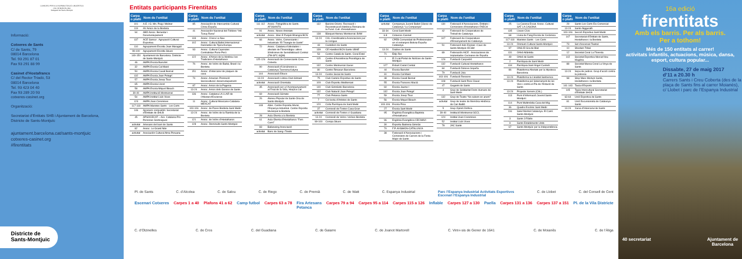CONSORCI PER A LA NORMALITZACIÓ LINGÜÍSTICA
CNL DE BARCELONA
Delegació de Sants-Montjuïc
Informació:
Cotxeres de Sants
C/ de Sants, 79
08014 Barcelona
Tel. 93 291 87 01
Fax 93 291 88 99
Casinet d’Hostafrancs
C/ del Rector Triadó, 53
08014 Barcelona
Tel. 93 423 04 40
Fax 93 289 20 93
cotxeres-casinet.org
Organització:
Secretariat d’Entitats SHB i Ajuntament de Barcelona, Districte de Sants-Montjuïc
ajuntament.barcelona.cat/sants-montjuic
cotxeres-casinet.org
#firentitats
Districte de
Sants-Montjuïc
Entitats participants Firentitats
| Carpa o plafó | Nom de l’entitat |
| --- | --- |
| 101 | A.E. i G. Mn. Puig i Moliner |
| 119 | AV Amics de la Bordeta |
| 94 | ABD Assoc. Benestar i Desenvolupament |
| 137 | ACE Sansur . Agrupació Cultural Esportiva |
| 110 | Agrupament Escolta Joan Maragall |
| 99-100 | Agrupament Escolta Skues |
| 149-150 | Ajuntament de Barcelona. Districte de Sants-Montjuïc |
| 46 | AMPA Escola Barrufet |
| 32 | AMPA Escola Cal Maiol |
| 50 | AMPA Escola Cavall Bernat |
| 132 | AMPA Escola Joan Pelegrí |
| 57 | AMPA Escola Josep Tous |
| 65 | AMPA Escola Lloret |
| 58 | AMPA Escola Miquel Bleach |
| 39-40 | AMPA Institució Montserrat |
| 54 | AMPA Institut Lluís Vives |
| 123 | AMPA Joan Coromines |
| 117-118 | AMPA Maristes Sants - Les Corts |
| 146 | Aprenem compartint. Secretariat d’Entitats de SHLB |
| 45 | APSOCECAT – Ass. Catalana Pro Persones Sordcegues |
| activitat | Artesans del barri de Sants |
| 82 | Assoc. Le Grand Nde |
| activitat | Asociación Cultural Alma Peruana |
| Carpa o plafó | Nom de l’entitat |
| --- | --- |
| 85 | Asociación de Intercambio Cultural China-España |
| 41 | Asociación Nacional del Folklore “Inti Tusuy Runa” |
| 133 | Assoc. Cívica La Nau |
| 102 | Assoc. Cultural Ballet Internacional Danzantes de Tijera Europa |
| 93 | Assoc. Cultural Caporales Centralistas Puno-Perú |
| 122 | Assoc. d’Amics de la Història i les Tradicions d’Hostafrancs |
| 76 | Assoc. de Veïns de Badal, Brasil i la Bordeta |
| 151 | Assoc. d’intercanvi de plaques de cava |
| 74 | Assoc. Amazan: Promoció Sociocultural i desenvolupament |
| 87 | Assoc. Amics de la Pagesia |
| 13-24 | Assoc. Amics dels Gossos de Sants |
| 136 | Assoc. Catalana LA LLAR de l’Afectat d’Esclerosi |
| 11 | Assoc. Cultural Mexicano-Catalana-MEXCAT |
| 103-106 | Assoc. de Pares Bordeta-Sant Medir |
| 13-24 | Assoc. de Veïns de la Rambla de la Bordeta |
| 121 | Assoc. de Veïns d’Hostafrancs |
| 128 | Assoc. Disminuïts Sants-Montjuïc |
| Carpa o plafó | Nom de l’entitat |
| --- | --- |
| 111-112 | Assoc. Fotogràfica de Sants. AFOSANTS |
| 91 | Assoc. Noves Amistats |
| activitat | Assoc. Sher-E Punjab Bhangra BCN |
| 66 | Assoc. Veïns, Comerciants i Industrials “El Triangle de Sants” |
| 72 | Assoc. Catalana d’afectades i afectats de Fibromiàlgia i altres Síndromes de Sensibilització Central (FM-SFC-SQM) |
| 125-126 | Associació de Comerciants Creu Coberta |
| 90 | Associació d’Ucraïnesos a Catalunya Txervona Kalyna |
| 144 | Associació Educo |
| 13-24 | Associació Lúdica Club Silmaril |
| activitat | Associació Orientalia |
| 35 | Associació per a l’Acompanyament al Final de la Vida, Hospice.cat |
| 69 | Associació Súmate |
| 26 | Ateneu Popular de Sants-Ona de Sants-Montjuïc |
| 148 | Atles. Centre Esportiu Munic. l’Espanya Industrial. Centre Esportiu Municipal la Bordeta |
| 28 | Aula Oberta a la Bordeta |
| 61 | Aula Oberta d’Hostafrancs “Fem Camí” |
| 83 | Ballaswing Associació |
| activitat | Banc de Sang i Teixits |
| Carpa o plafó | Nom de l’entitat |
| --- | --- |
| 132 | Barcino Oriens. Recreació i Reconstrucció Històrica Romana de la Fund. Cult. d’Hostafrancs |
| 138 | Bàsquet Ateneu Montserrat. BAM |
| 13-24 | CAL-Coordinadora Associacions per la Llengua |
| 43 | Castellers de Sants |
| 139 | CE Handbol BCN-Sants UBAE |
| 53 | Centre Català de Sants. Coral Estel |
| 115 | Centre d’Assistència Psicològica de Sants |
| 132 | Centre Montserrat-Xavier |
| 80 | Centre Rimasun Barcelona |
| 13-24 | Centre Social de Sants |
| 75 | Club Camins Esportius de Sants |
| 109 | Club Esportiu Mediterrani |
| 140 | Club Gimnàstic Barcelona |
| 132 | Club Natació Joan Pelegrí |
| 77 | Club Petanca Sants |
| 7 | Col·lectiu d’Artistes de Sants |
| 120 | Colla Parròquia de Sant Medir |
| 37 | Comissió de Festes Casa Gran |
| activitat | Comissió de Festes c/ Guadiana |
| 13-24 | Comissió de Veïns i Veïnes Bordeta |
| 99-100 | Compa Skues |
| Carpa o plafó | Nom de l’entitat |
| --- | --- |
| activitat | Companyia Juvenil Ballet Clàssic de Catalunya “La Companyia” |
| 33-34 | Coral Sant Medir |
| 6-8 | Cotxeres-Casinet |
| 92 | CPEB Comunidad de Profesionales en el extranjero Bolivia-España-Catalunya |
| 13-24 | Diables de Sants |
| 71 | Èdip Rei |
| 1 | El 3.cat-Portal de Notícies de Sants-Montjuïc |
| 127 | Esbart Ciutat Comtal |
| 44 | Escola Barrufet |
| 31 | Escola Cal Maiol |
| 48 | Escola Cavall Bernat |
| 55 | Escola Francesc Macià |
| 60 | Escola Jaume I |
| 132 | Escola Joan Pelegrí |
| 59 | Escola Josep Tous |
| 56 | Escola Miquel Bleach |
| 103-106 | Escola Proa |
| 27 | Escola Sant Medir |
| 95 | Església Evangèlica Baptista d’Hostafrancs |
| 96 | Església Evangèlica CECMAVI |
| 30 | Esportiu Badrena Gimnàs |
| 70 | F.P. AVISMON-CATALUNYA |
| 38 | Federació d’Associacions i Comissions de Carrers de la Festa Major de Sants |
| Carpa o plafó | Nom de l’entitat |
| --- | --- |
| 130 | Federació d’Associacions, Entitats i Comissions d’Hostafrancs-FAECH |
| 42 | Federació de Cooperatives de Treball de Catalunya |
| 107 | Federació de Cooperatives d’Ensenyament de Catalunya |
| 51 | Federació dels Esplais i Caus de Sants-Montjuïc ECSM |
| 89 | Federación AICE - Asociaciones de Implantados Cocleares de España |
| 129 | Fundació Canpedró |
| 132 | Fundació Cultural Hostafrancs |
| 84 | Fundació Dolores Sopeña |
| 79 | Fundació Joia |
| 103-106 | Fundació Ressons |
| 108 | Fundació Sant Pere Claver |
| 47 | Gegants de Sants |
| 4 | Grup de Solidaritat Drets Humans de Sant Medir |
| 132 | Grup de Teatre “No sabem on anem” |
| activitat | Grup de teatre de Memòria Històrica de Can Batlló |
| 5 | Grup Opinió Àmfora |
| 39-40 | Institució Montserrat SCCL |
| 124 | Institut Joan Coromines |
| 52 | Institut Lluís Vives |
| 78 | JAC Sants |
| Carpa o plafó | Nom de l’entitat |
| --- | --- |
| 25 | La Casona-Escat. Assoc. Cultural SAT LA CASONA |
| 135 | Lleure Cívic |
| 68 | Lluna de Fang Escola de Ceràmica |
| 117-118 | Maristes Sants - Les Corts |
| 13-24 | Òmnium Cultural Sants-Montjuïc |
| 97 | ONG El Gra de Blat |
| 131 | Orfeó Atlàntida |
| 49 | Orfeó de Sants |
| 2 | Parròquia de Sant Medir |
| 134 | Parròquia Sant Àngel Custodi |
| 86 | Plataforma Afectats per la Hipoteca Barcelona |
| 13-24 | Plataforma la Lleialtat Santsenca |
| 13-24 | Plataforma pel Soterrament de les Vies i contra el Pla de l’Estació de Sants |
| 13-24 | Projecte Xerrem (CAL) |
| 113 | Punt d’Informació Juvenil Sants-Montjuïc |
| 114 | Punt Multimèdia Casa del Mig |
| 36 | Quadre Escènic Sant Medir |
| 116 | Salut Mental Catalunya. El Camí. Sants-Montjuïc |
| 3 | Sants 3 Ràdio |
| 9 | Sants Establiments Units |
| 67 | Sants-Montjuïc per la Independència |
| Carpa o plafó | Nom de l’entitat |
| --- | --- |
| 29 | Sants-Les Corts Eix Comercial |
| 13-24 | Sants-Niggurath |
| 103-106 | Secció Esportiva Sant Medir |
| 147 | Secretariat d’Entitats de Sants, Hostafrancs i la Bordeta |
| 73 | Set d’escenari Teatral |
| 10 | Shedam Tribal |
| 12 | Societat Coral La Floresta |
| 142 | Societat Esportiva Mercat Nou Magòria |
| 88 | Societat Massa Coral La Vinya de Sants |
| 13-24 | Sopa de pedres. Grup d’acció contra la pobresa |
| 98 | Stop Mare Mortum Sants, Hostafrancs i la Bordeta |
| 141-143 | Taula d’Esports |
| 145 | Taula Intercultural Secretariat d’Entitats SHLB |
| 63-64 | Unió Esportiva de Sants |
| 81 | Unió Excursionista de Catalunya- Sants |
| 13-24 | Xarxa d’Intercanvi de Sants |
Pl. de Sants C. d’Alcolea C. de Salou C. de Riego C. de Premià C. de Watt C. Espanya Industrial Parc l’Espanya Industrial Activitats Esportives
Escenari l’Espanya Industrial C. de Llobet C. del Consell de Cent
Escenari Cotxeres Carpes 1 a 40 Plafons 41 a 62 Camp futbol Carpes 63 a 78 Fira Artesans
Petanca Carpes 79 a 94 Carpes 95 a 114 Carpes 115 a 126 Inflable Carpes 127 a 130 Paella Carpes 131 a 136 Carpes 137 a 151 Pl. de la Vila Districte
C. d’Olzinelles C. de Cros C. del Guadiana C. de Gaiarre C. de Joanot Martorell C. Vint-i-sis de Gener de 1641 C. de Moianès C. de l’Àliga
16a edició
firentitats
Amb els barris. Per als barris.
Per a tothom!
Més de 150 entitats al carrer!
activitats infantils, actuacions, música, dansa, esport, cultura popular...
Dissabte, 27 de maig 2017
d’11 a 20.30 h
Carrers Sants i Creu Coberta (des de la plaça de Sants fins al carrer Moianès), c/ Llobet i parc de l’Espanya Industrial
40 secretariat Ajuntament de
Barcelona